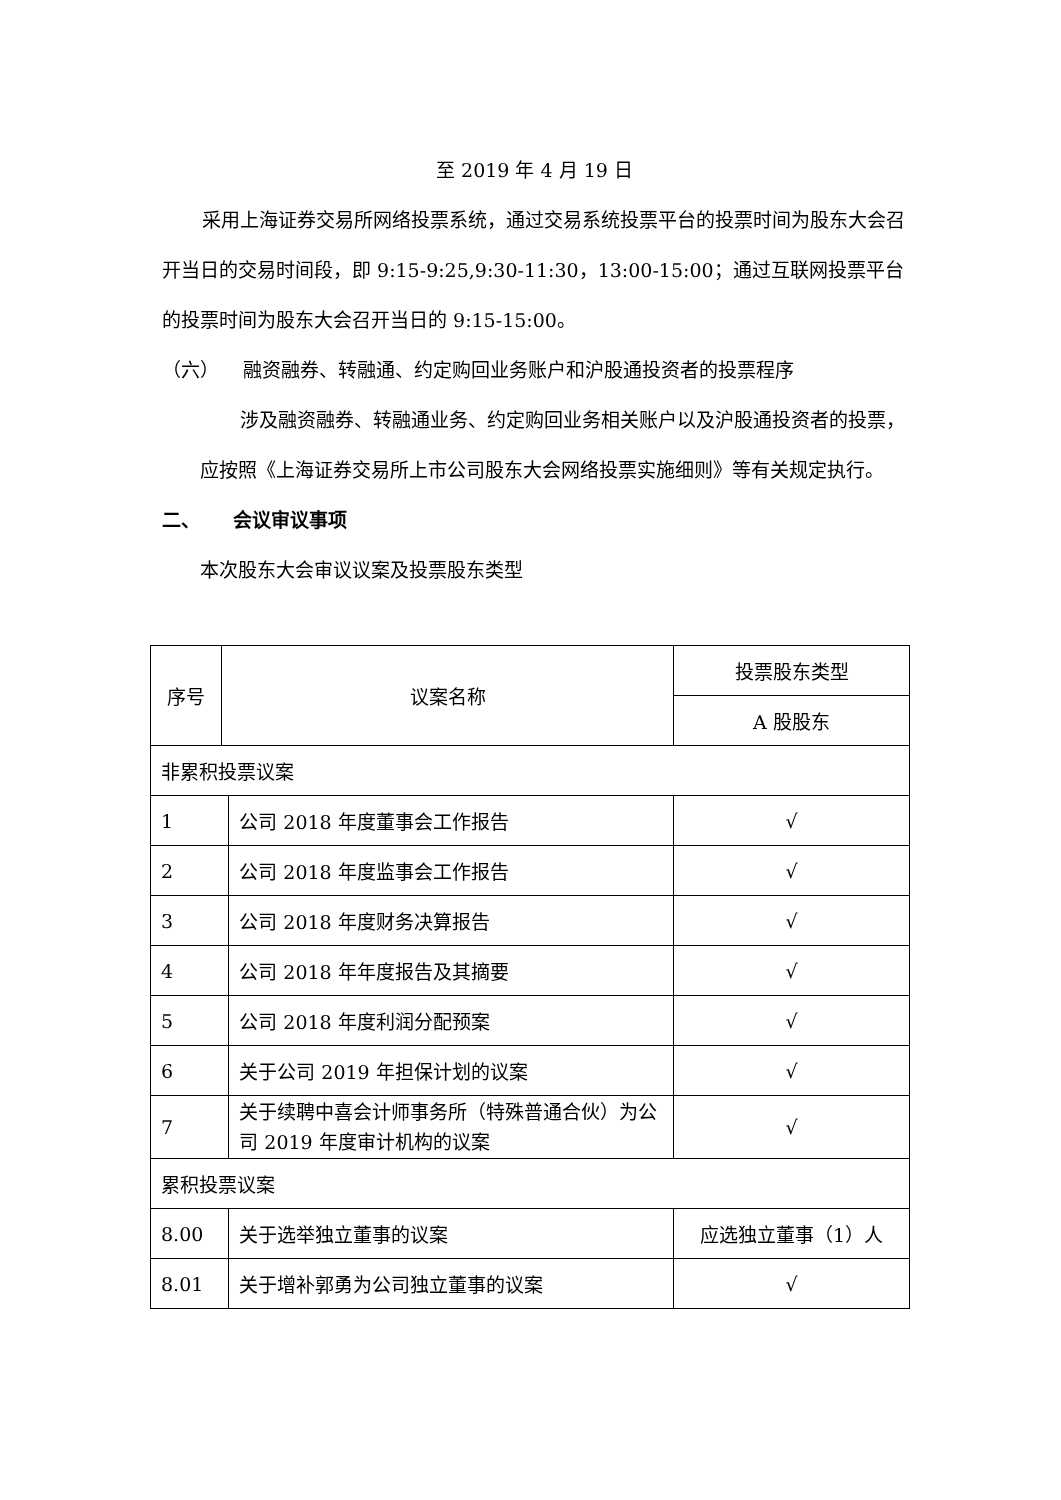至 2019 年 4 月 19 日
采用上海证券交易所网络投票系统，通过交易系统投票平台的投票时间为股东大会召开当日的交易时间段，即 9:15-9:25,9:30-11:30，13:00-15:00；通过互联网投票平台的投票时间为股东大会召开当日的 9:15-15:00。
（六） 融资融券、转融通、约定购回业务账户和沪股通投资者的投票程序
涉及融资融券、转融通业务、约定购回业务相关账户以及沪股通投资者的投票，应按照《上海证券交易所上市公司股东大会网络投票实施细则》等有关规定执行。
二、 会议审议事项
本次股东大会审议议案及投票股东类型
| 序号 | 议案名称 | | 投票股东类型 |
| | | | A 股股东 |
| 非累积投票议案 | | | |
| 1 | | 公司 2018 年度董事会工作报告 | √ |
| 2 | | 公司 2018 年度监事会工作报告 | √ |
| 3 | | 公司 2018 年度财务决算报告 | √ |
| 4 | | 公司 2018 年年度报告及其摘要 | √ |
| 5 | | 公司 2018 年度利润分配预案 | √ |
| 6 | | 关于公司 2019 年担保计划的议案 | √ |
| 7 | | 关于续聘中喜会计师事务所（特殊普通合伙）为公司 2019 年度审计机构的议案 | √ |
| 累积投票议案 | | | |
| 8.00 | | 关于选举独立董事的议案 | 应选独立董事（1）人 |
| 8.01 | | 关于增补郭勇为公司独立董事的议案 | √ |